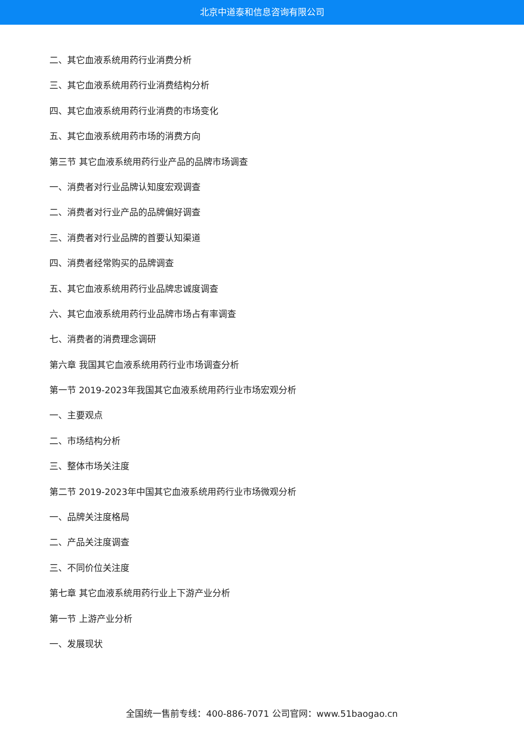北京中道泰和信息咨询有限公司
二、其它血液系统用药行业消费分析
三、其它血液系统用药行业消费结构分析
四、其它血液系统用药行业消费的市场变化
五、其它血液系统用药市场的消费方向
第三节 其它血液系统用药行业产品的品牌市场调查
一、消费者对行业品牌认知度宏观调查
二、消费者对行业产品的品牌偏好调查
三、消费者对行业品牌的首要认知渠道
四、消费者经常购买的品牌调查
五、其它血液系统用药行业品牌忠诚度调查
六、其它血液系统用药行业品牌市场占有率调查
七、消费者的消费理念调研
第六章 我国其它血液系统用药行业市场调查分析
第一节 2019-2023年我国其它血液系统用药行业市场宏观分析
一、主要观点
二、市场结构分析
三、整体市场关注度
第二节 2019-2023年中国其它血液系统用药行业市场微观分析
一、品牌关注度格局
二、产品关注度调查
三、不同价位关注度
第七章 其它血液系统用药行业上下游产业分析
第一节 上游产业分析
一、发展现状
全国统一售前专线：400-886-7071 公司官网：www.51baogao.cn